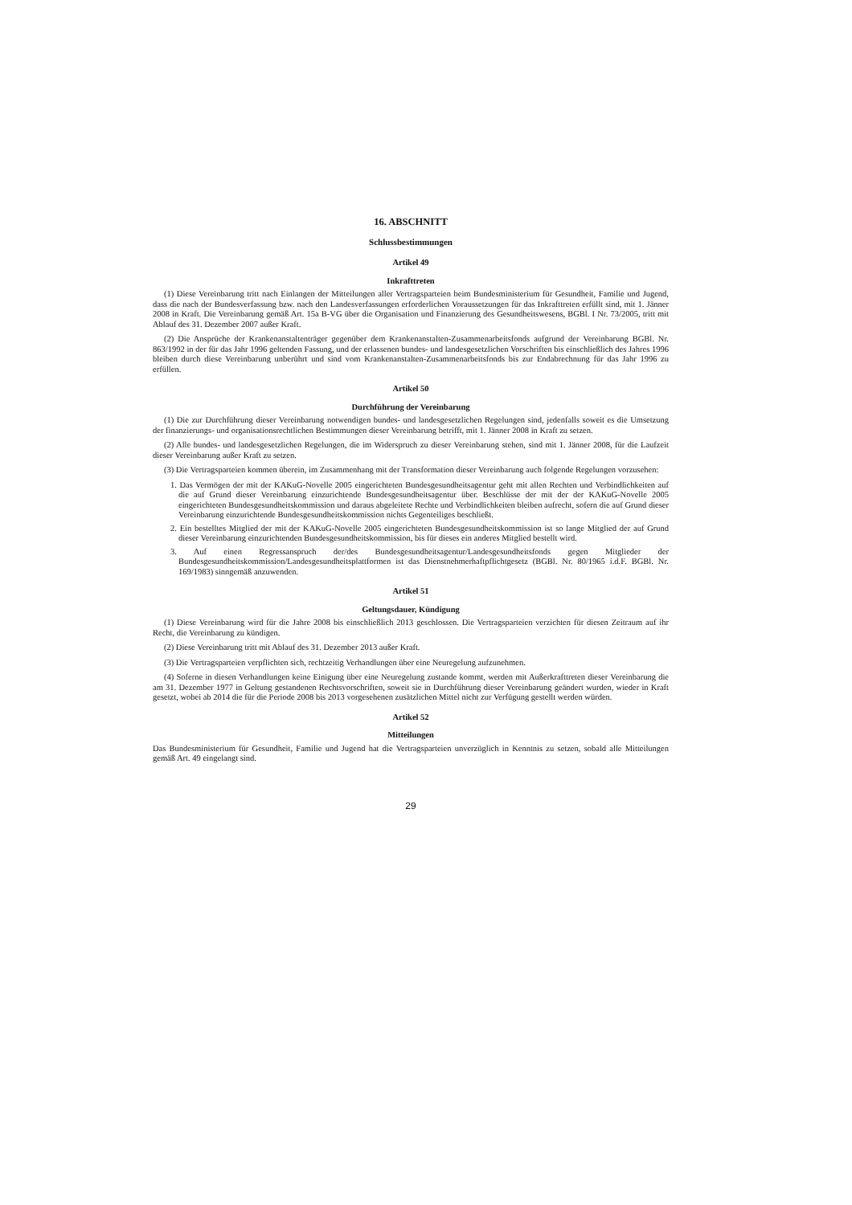16. ABSCHNITT
Schlussbestimmungen
Artikel 49
Inkrafttreten
(1) Diese Vereinbarung tritt nach Einlangen der Mitteilungen aller Vertragsparteien beim Bundesministerium für Gesundheit, Familie und Jugend, dass die nach der Bundesverfassung bzw. nach den Landesverfassungen erforderlichen Voraussetzungen für das Inkrafttreten erfüllt sind, mit 1. Jänner 2008 in Kraft. Die Vereinbarung gemäß Art. 15a B-VG über die Organisation und Finanzierung des Gesundheitswesens, BGBl. I Nr. 73/2005, tritt mit Ablauf des 31. Dezember 2007 außer Kraft.
(2) Die Ansprüche der Krankenanstaltenträger gegenüber dem Krankenanstalten-Zusammenarbeitsfonds aufgrund der Vereinbarung BGBl. Nr. 863/1992 in der für das Jahr 1996 geltenden Fassung, und der erlassenen bundes- und landesgesetzlichen Vorschriften bis einschließlich des Jahres 1996 bleiben durch diese Vereinbarung unberührt und sind vom Krankenanstalten-Zusammenarbeitsfonds bis zur Endabrechnung für das Jahr 1996 zu erfüllen.
Artikel 50
Durchführung der Vereinbarung
(1) Die zur Durchführung dieser Vereinbarung notwendigen bundes- und landesgesetzlichen Regelungen sind, jedenfalls soweit es die Umsetzung der finanzierungs- und organisationsrechtlichen Bestimmungen dieser Vereinbarung betrifft, mit 1. Jänner 2008 in Kraft zu setzen.
(2) Alle bundes- und landesgesetzlichen Regelungen, die im Widerspruch zu dieser Vereinbarung stehen, sind mit 1. Jänner 2008, für die Laufzeit dieser Vereinbarung außer Kraft zu setzen.
(3) Die Vertragsparteien kommen überein, im Zusammenhang mit der Transformation dieser Vereinbarung auch folgende Regelungen vorzusehen:
1. Das Vermögen der mit der KAKuG-Novelle 2005 eingerichteten Bundesgesundheitsagentur geht mit allen Rechten und Verbindlichkeiten auf die auf Grund dieser Vereinbarung einzurichtende Bundesgesundheitsagentur über. Beschlüsse der mit der der KAKuG-Novelle 2005 eingerichteten Bundesgesundheitskommission und daraus abgeleitete Rechte und Verbindlichkeiten bleiben aufrecht, sofern die auf Grund dieser Vereinbarung einzurichtende Bundesgesundheitskommission nichts Gegenteiliges beschließt.
2. Ein bestelltes Mitglied der mit der KAKuG-Novelle 2005 eingerichteten Bundesgesundheitskommission ist so lange Mitglied der auf Grund dieser Vereinbarung einzurichtenden Bundesgesundheitskommission, bis für dieses ein anderes Mitglied bestellt wird.
3. Auf einen Regressanspruch der/des Bundesgesundheitsagentur/Landesgesundheitsfonds gegen Mitglieder der Bundesgesundheitskommission/Landesgesundheitsplattformen ist das Dienstnehmerhaftpflichtgesetz (BGBl. Nr. 80/1965 i.d.F. BGBl. Nr. 169/1983) sinngemäß anzuwenden.
Artikel 51
Geltungsdauer, Kündigung
(1) Diese Vereinbarung wird für die Jahre 2008 bis einschließlich 2013 geschlossen. Die Vertragsparteien verzichten für diesen Zeitraum auf ihr Recht, die Vereinbarung zu kündigen.
(2) Diese Vereinbarung tritt mit Ablauf des 31. Dezember 2013 außer Kraft.
(3) Die Vertragsparteien verpflichten sich, rechtzeitig Verhandlungen über eine Neuregelung aufzunehmen.
(4) Soferne in diesen Verhandlungen keine Einigung über eine Neuregelung zustande kommt, werden mit Außerkrafttreten dieser Vereinbarung die am 31. Dezember 1977 in Geltung gestandenen Rechtsvorschriften, soweit sie in Durchführung dieser Vereinbarung geändert wurden, wieder in Kraft gesetzt, wobei ab 2014 die für die Periode 2008 bis 2013 vorgesehenen zusätzlichen Mittel nicht zur Verfügung gestellt werden würden.
Artikel 52
Mitteilungen
Das Bundesministerium für Gesundheit, Familie und Jugend hat die Vertragsparteien unverzüglich in Kenntnis zu setzen, sobald alle Mitteilungen gemäß Art. 49 eingelangt sind.
29